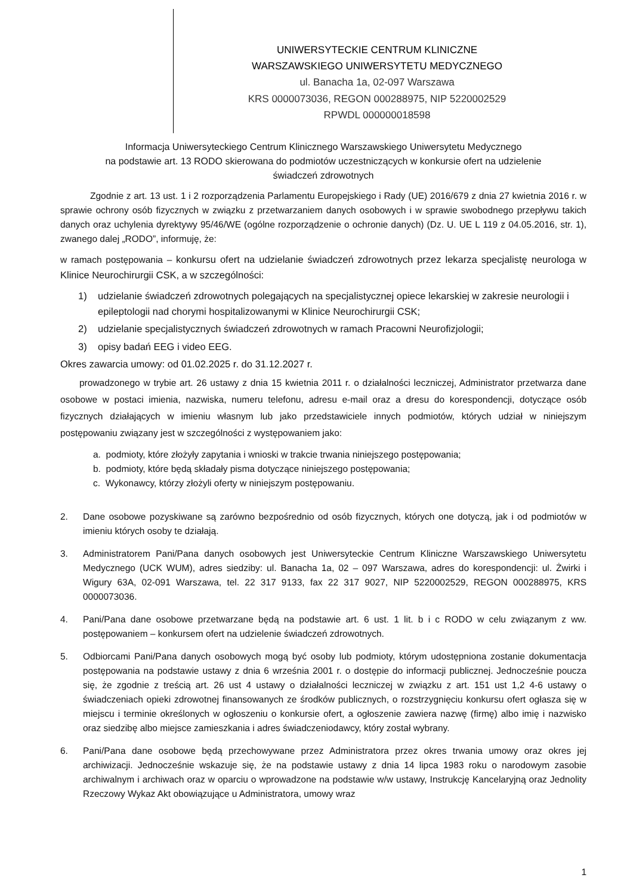UNIWERSYTECKIE CENTRUM KLINICZNE
WARSZAWSKIEGO UNIWERSYTETU MEDYCZNEGO
ul. Banacha 1a, 02-097 Warszawa
KRS 0000073036, REGON 000288975, NIP 5220002529
RPWDL 000000018598
Informacja Uniwersyteckiego Centrum Klinicznego Warszawskiego Uniwersytetu Medycznego
na podstawie art. 13 RODO skierowana do podmiotów uczestniczących w konkursie ofert na udzielenie
świadczeń zdrowotnych
Zgodnie z art. 13 ust. 1 i 2 rozporządzenia Parlamentu Europejskiego i Rady (UE) 2016/679 z dnia 27 kwietnia 2016 r. w sprawie ochrony osób fizycznych w związku z przetwarzaniem danych osobowych i w sprawie swobodnego przepływu takich danych oraz uchylenia dyrektywy 95/46/WE (ogólne rozporządzenie o ochronie danych) (Dz. U. UE L 119 z 04.05.2016, str. 1), zwanego dalej „RODO”, informuję, że:
w ramach postępowania – konkursu ofert na udzielanie świadczeń zdrowotnych przez lekarza specjalistę neurologa w Klinice Neurochirurgii CSK, a w szczególności:
1) udzielanie świadczeń zdrowotnych polegających na specjalistycznej opiece lekarskiej w zakresie neurologii i epileptologii nad chorymi hospitalizowanymi w Klinice Neurochirurgii CSK;
2) udzielanie specjalistycznych świadczeń zdrowotnych w ramach Pracowni Neurofizjologii;
3) opisy badań EEG i video EEG.
Okres zawarcia umowy: od 01.02.2025 r. do 31.12.2027 r.
prowadzonego w trybie art. 26 ustawy z dnia 15 kwietnia 2011 r. o działalności leczniczej, Administrator przetwarza dane osobowe w postaci imienia, nazwiska, numeru telefonu, adresu e-mail oraz a dresu do korespondencji, dotyczące osób fizycznych działających w imieniu własnym lub jako przedstawiciele innych podmiotów, których udział w niniejszym postępowaniu związany jest w szczególności z występowaniem jako:
a. podmioty, które złożyły zapytania i wnioski w trakcie trwania niniejszego postępowania;
b. podmioty, które będą składały pisma dotyczące niniejszego postępowania;
c. Wykonawcy, którzy złożyli oferty w niniejszym postępowaniu.
2. Dane osobowe pozyskiwane są zarówno bezpośrednio od osób fizycznych, których one dotyczą, jak i od podmiotów w imieniu których osoby te działają.
3. Administratorem Pani/Pana danych osobowych jest Uniwersyteckie Centrum Kliniczne Warszawskiego Uniwersytetu Medycznego (UCK WUM), adres siedziby: ul. Banacha 1a, 02 – 097 Warszawa, adres do korespondencji: ul. Żwirki i Wigury 63A, 02-091 Warszawa, tel. 22 317 9133, fax 22 317 9027, NIP 5220002529, REGON 000288975, KRS 0000073036.
4. Pani/Pana dane osobowe przetwarzane będą na podstawie art. 6 ust. 1 lit. b i c RODO w celu związanym z ww. postępowaniem – konkursem ofert na udzielenie świadczeń zdrowotnych.
5. Odbiorcami Pani/Pana danych osobowych mogą być osoby lub podmioty, którym udostępniona zostanie dokumentacja postępowania na podstawie ustawy z dnia 6 września 2001 r. o dostępie do informacji publicznej. Jednocześnie poucza się, że zgodnie z treścią art. 26 ust 4 ustawy o działalności leczniczej w związku z art. 151 ust 1,2 4-6 ustawy o świadczeniach opieki zdrowotnej finansowanych ze środków publicznych, o rozstrzygnięciu konkursu ofert ogłasza się w miejscu i terminie określonych w ogłoszeniu o konkursie ofert, a ogłoszenie zawiera nazwę (firmę) albo imię i nazwisko oraz siedzibę albo miejsce zamieszkania i adres świadczeniodawcy, który został wybrany.
6. Pani/Pana dane osobowe będą przechowywane przez Administratora przez okres trwania umowy oraz okres jej archiwizacji. Jednocześnie wskazuje się, że na podstawie ustawy z dnia 14 lipca 1983 roku o narodowym zasobie archiwalnym i archiwach oraz w oparciu o wprowadzone na podstawie w/w ustawy, Instrukcję Kancelaryjną oraz Jednolity Rzeczowy Wykaz Akt obowiązujące u Administratora, umowy wraz
1